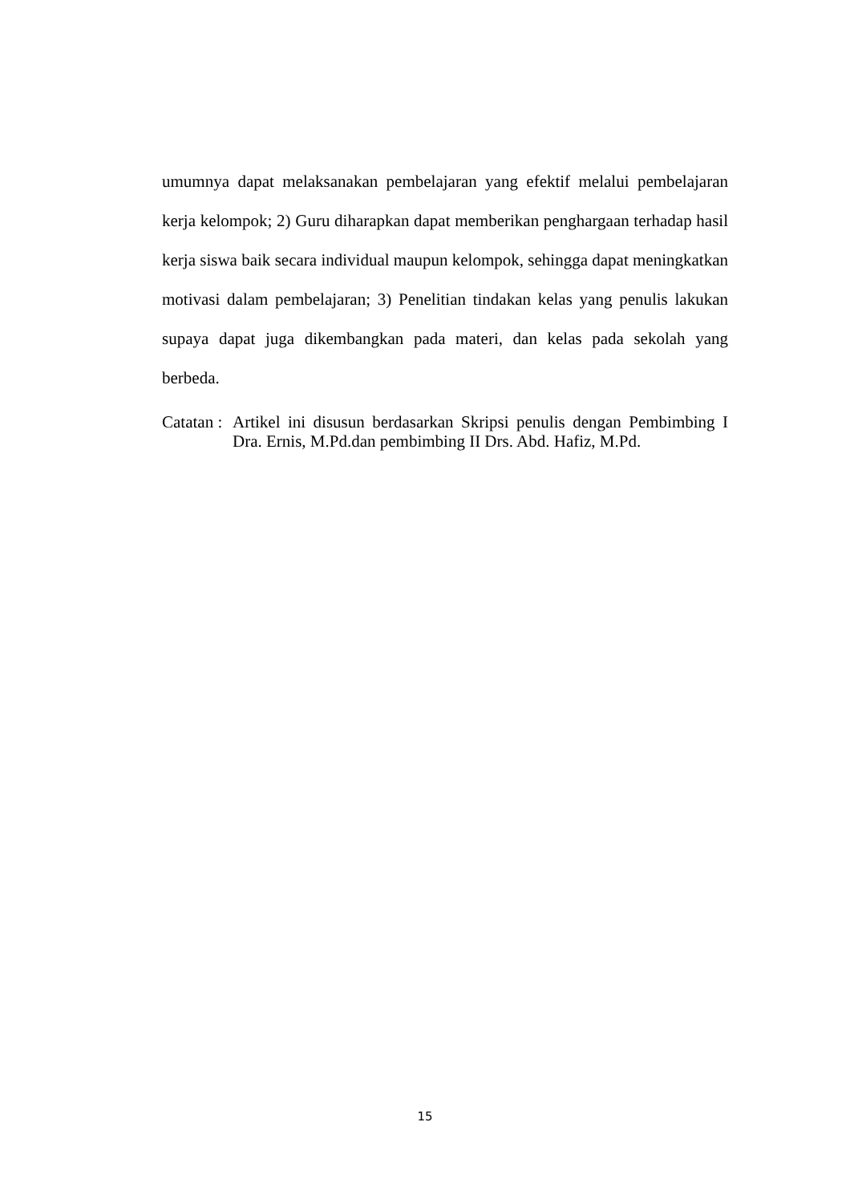umumnya dapat melaksanakan pembelajaran yang efektif melalui pembelajaran kerja kelompok; 2) Guru diharapkan dapat memberikan penghargaan terhadap hasil kerja siswa baik secara individual maupun kelompok, sehingga dapat meningkatkan motivasi dalam pembelajaran; 3) Penelitian tindakan kelas yang penulis lakukan supaya dapat juga dikembangkan pada materi, dan kelas pada sekolah yang berbeda.
Catatan :
Artikel ini disusun berdasarkan Skripsi penulis dengan Pembimbing I Dra. Ernis, M.Pd.dan pembimbing II Drs. Abd. Hafiz, M.Pd.
15